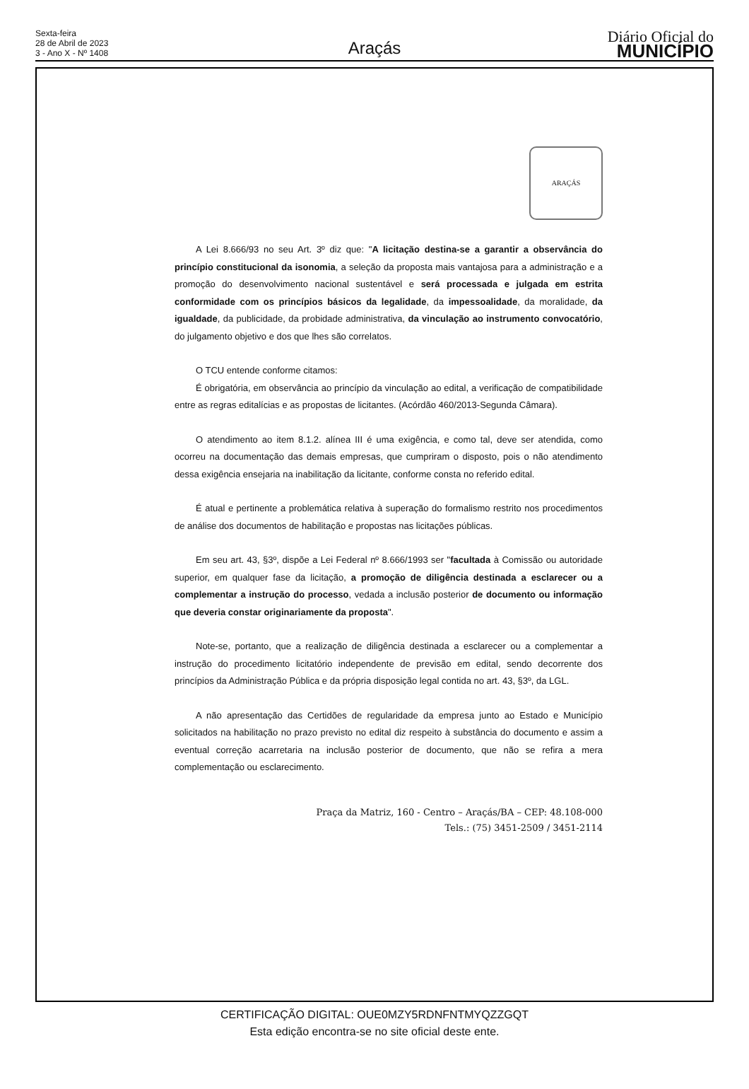Sexta-feira
28 de Abril de 2023
3 - Ano X - Nº 1408
Araçás
Diário Oficial do
MUNICÍPIO
ARAÇÁS
A Lei 8.666/93 no seu Art. 3º diz que: "A licitação destina-se a garantir a observância do princípio constitucional da isonomia, a seleção da proposta mais vantajosa para a administração e a promoção do desenvolvimento nacional sustentável e será processada e julgada em estrita conformidade com os princípios básicos da legalidade, da impessoalidade, da moralidade, da igualdade, da publicidade, da probidade administrativa, da vinculação ao instrumento convocatório, do julgamento objetivo e dos que lhes são correlatos.
O TCU entende conforme citamos:
É obrigatória, em observância ao princípio da vinculação ao edital, a verificação de compatibilidade entre as regras editalícias e as propostas de licitantes. (Acórdão 460/2013-Segunda Câmara).
O atendimento ao item 8.1.2. alínea III é uma exigência, e como tal, deve ser atendida, como ocorreu na documentação das demais empresas, que cumpriram o disposto, pois o não atendimento dessa exigência ensejaria na inabilitação da licitante, conforme consta no referido edital.
É atual e pertinente a problemática relativa à superação do formalismo restrito nos procedimentos de análise dos documentos de habilitação e propostas nas licitações públicas.
Em seu art. 43, §3º, dispõe a Lei Federal nº 8.666/1993 ser "facultada à Comissão ou autoridade superior, em qualquer fase da licitação, a promoção de diligência destinada a esclarecer ou a complementar a instrução do processo, vedada a inclusão posterior de documento ou informação que deveria constar originariamente da proposta".
Note-se, portanto, que a realização de diligência destinada a esclarecer ou a complementar a instrução do procedimento licitatório independente de previsão em edital, sendo decorrente dos princípios da Administração Pública e da própria disposição legal contida no art. 43, §3º, da LGL.
A não apresentação das Certidões de regularidade da empresa junto ao Estado e Município solicitados na habilitação no prazo previsto no edital diz respeito à substância do documento e assim a eventual correção acarretaria na inclusão posterior de documento, que não se refira a mera complementação ou esclarecimento.
Praça da Matriz, 160 - Centro – Araçás/BA – CEP: 48.108-000
Tels.: (75) 3451-2509 / 3451-2114
CERTIFICAÇÃO DIGITAL: OUE0MZY5RDNFNTMYQZZGQT
Esta edição encontra-se no site oficial deste ente.